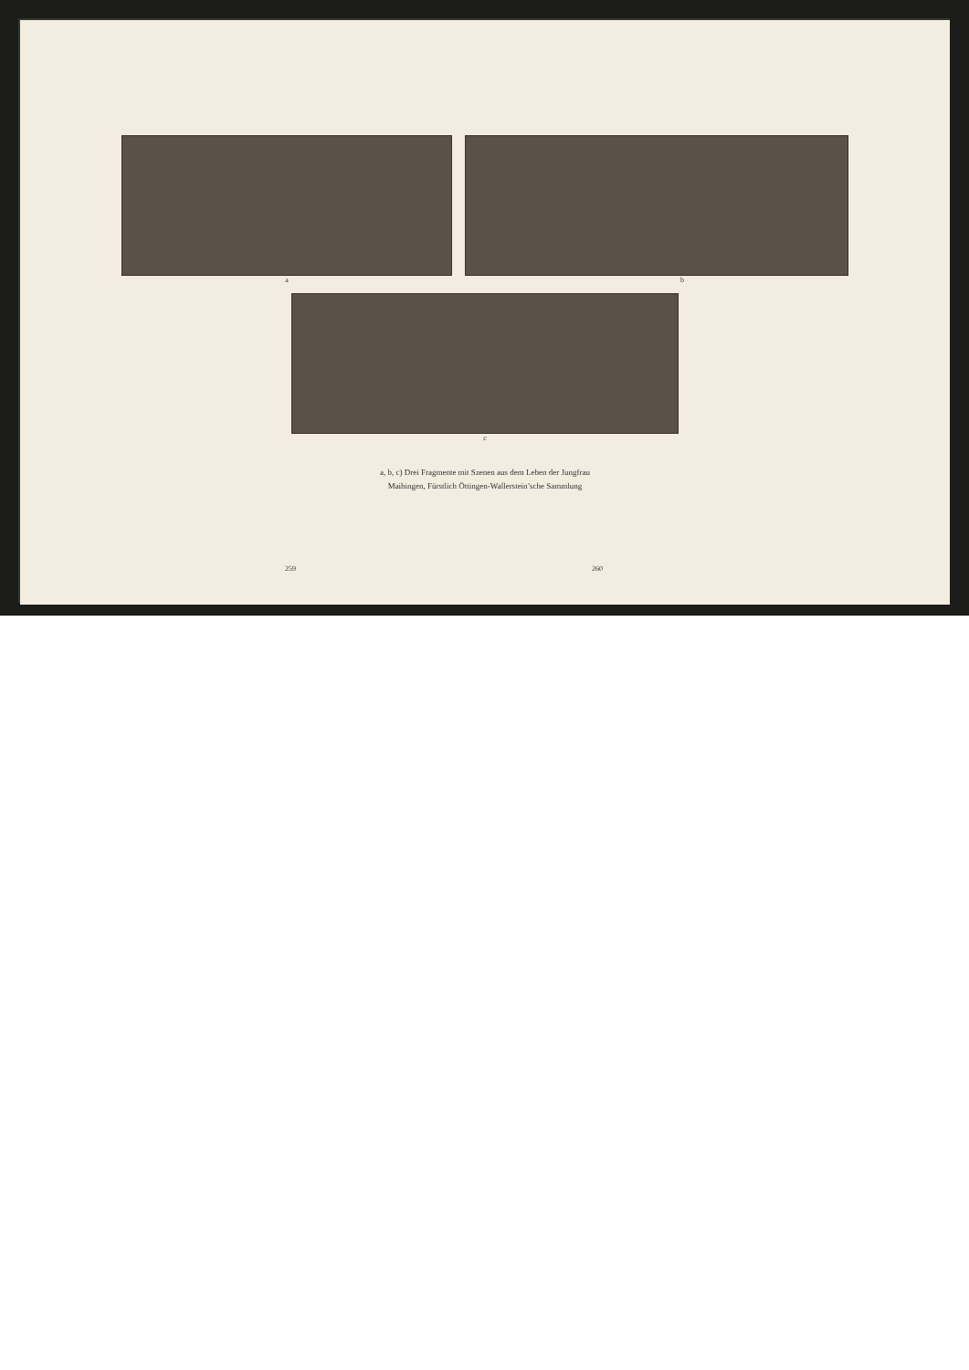a b
c
a, b, c) Drei Fragmente mit Szenen aus dem Leben der Jungfrau
Maihingen, Fürstlich Öttingen-Wallerstein’sche Sammlung
259 260